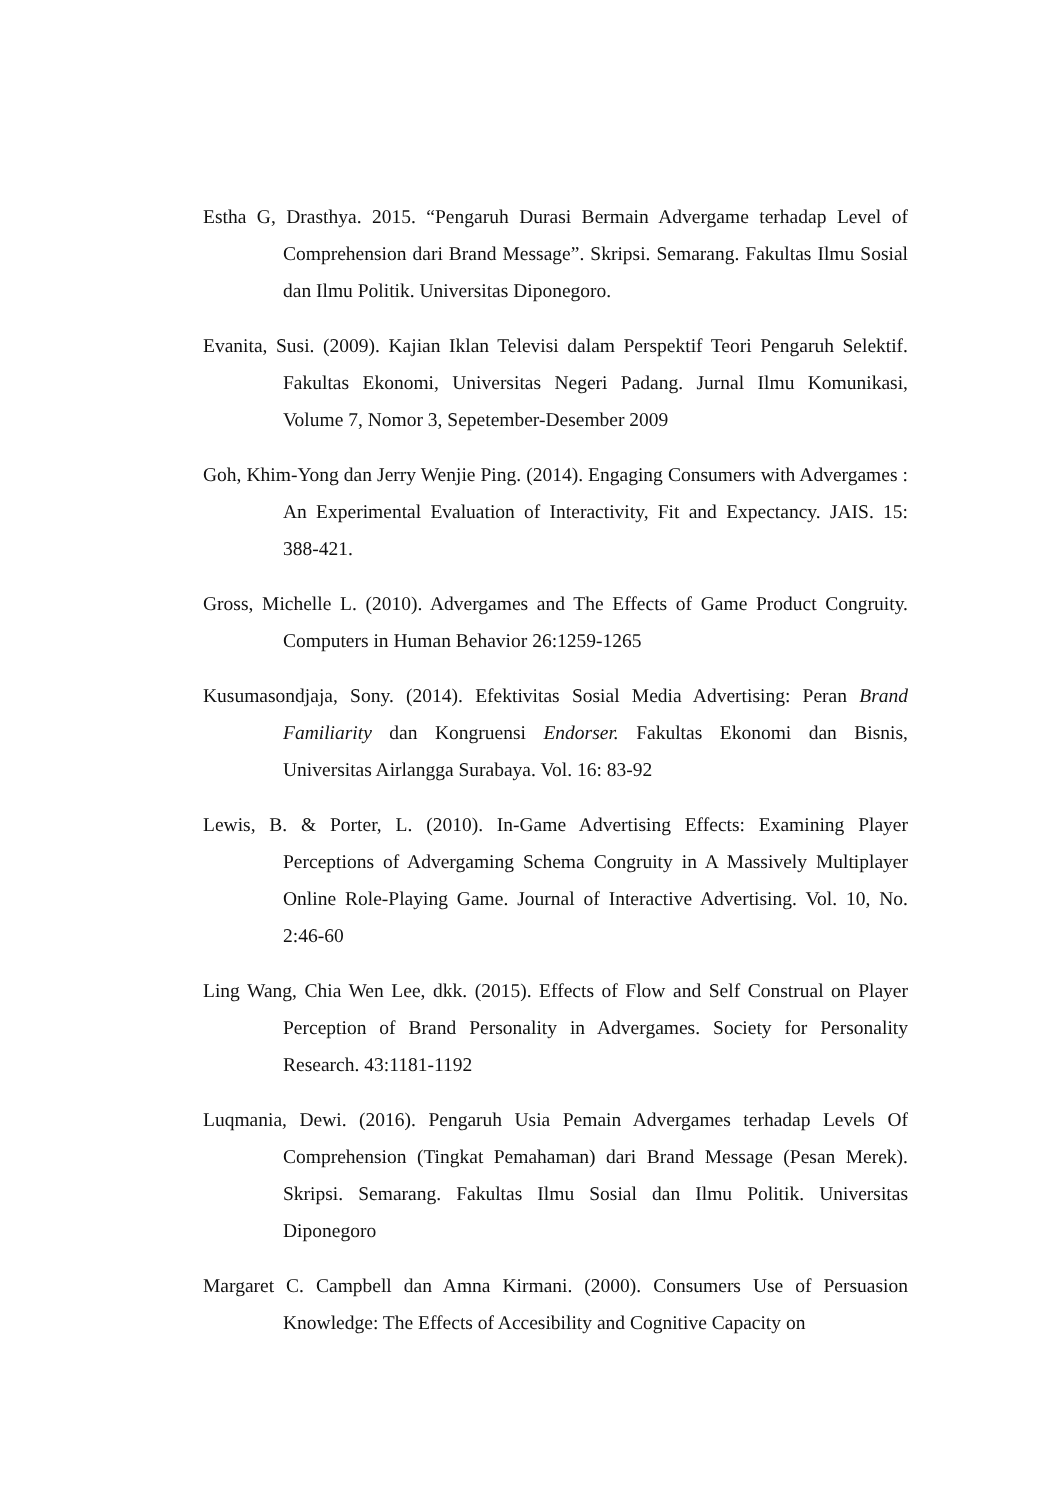Estha G, Drasthya. 2015. “Pengaruh Durasi Bermain Advergame terhadap Level of Comprehension dari Brand Message”. Skripsi. Semarang. Fakultas Ilmu Sosial dan Ilmu Politik. Universitas Diponegoro.
Evanita, Susi. (2009). Kajian Iklan Televisi dalam Perspektif Teori Pengaruh Selektif. Fakultas Ekonomi, Universitas Negeri Padang. Jurnal Ilmu Komunikasi, Volume 7, Nomor 3, Sepetember-Desember 2009
Goh, Khim-Yong dan Jerry Wenjie Ping. (2014). Engaging Consumers with Advergames : An Experimental Evaluation of Interactivity, Fit and Expectancy. JAIS. 15: 388-421.
Gross, Michelle L. (2010). Advergames and The Effects of Game Product Congruity. Computers in Human Behavior 26:1259-1265
Kusumasondjaja, Sony. (2014). Efektivitas Sosial Media Advertising: Peran Brand Familiarity dan Kongruensi Endorser. Fakultas Ekonomi dan Bisnis, Universitas Airlangga Surabaya. Vol. 16: 83-92
Lewis, B. & Porter, L. (2010). In-Game Advertising Effects: Examining Player Perceptions of Advergaming Schema Congruity in A Massively Multiplayer Online Role-Playing Game. Journal of Interactive Advertising. Vol. 10, No. 2:46-60
Ling Wang, Chia Wen Lee, dkk. (2015). Effects of Flow and Self Construal on Player Perception of Brand Personality in Advergames. Society for Personality Research. 43:1181-1192
Luqmania, Dewi. (2016). Pengaruh Usia Pemain Advergames terhadap Levels Of Comprehension (Tingkat Pemahaman) dari Brand Message (Pesan Merek). Skripsi. Semarang. Fakultas Ilmu Sosial dan Ilmu Politik. Universitas Diponegoro
Margaret C. Campbell dan Amna Kirmani. (2000). Consumers Use of Persuasion Knowledge: The Effects of Accesibility and Cognitive Capacity on